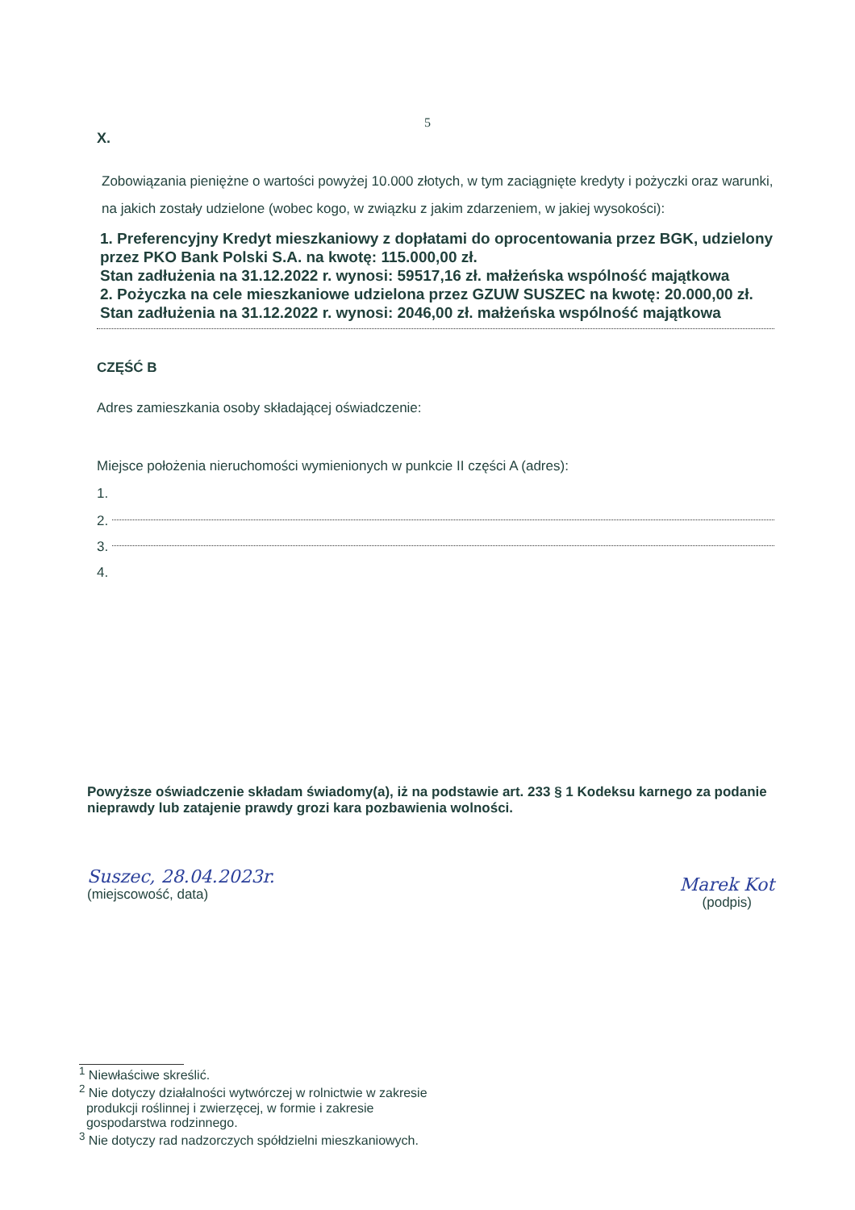5
X.
Zobowiązania pieniężne o wartości powyżej 10.000 złotych, w tym zaciągnięte kredyty i pożyczki oraz warunki, na jakich zostały udzielone (wobec kogo, w związku z jakim zdarzeniem, w jakiej wysokości):
1. Preferencyjny Kredyt mieszkaniowy z dopłatami do oprocentowania przez BGK, udzielony przez PKO Bank Polski S.A. na kwotę: 115.000,00 zł.
Stan zadłużenia na 31.12.2022 r. wynosi: 59517,16 zł. małżeńska wspólność majątkowa
2. Pożyczka na cele mieszkaniowe udzielona przez GZUW SUSZEC na kwotę: 20.000,00 zł.
Stan zadłużenia na 31.12.2022 r. wynosi: 2046,00 zł. małżeńska wspólność majątkowa
CZĘŚĆ B
Adres zamieszkania osoby składającej oświadczenie:
Miejsce położenia nieruchomości wymienionych w punkcie II części A (adres):
1.
2.
3.
4.
Powyższe oświadczenie składam świadomy(a), iż na podstawie art. 233 § 1 Kodeksu karnego za podanie nieprawdy lub zatajenie prawdy grozi kara pozbawienia wolności.
Suszec, 28.04.2023r.
(miejscowość, data)
Marek Kot
(podpis)
<sup>1</sup> Niewłaściwe skreślić.
<sup>2</sup> Nie dotyczy działalności wytwórczej w rolnictwie w zakresie
produkcji roślinnej i zwierzęcej, w formie i zakresie
gospodarstwa rodzinnego.
<sup>3</sup> Nie dotyczy rad nadzorczych spółdzielni mieszkaniowych.